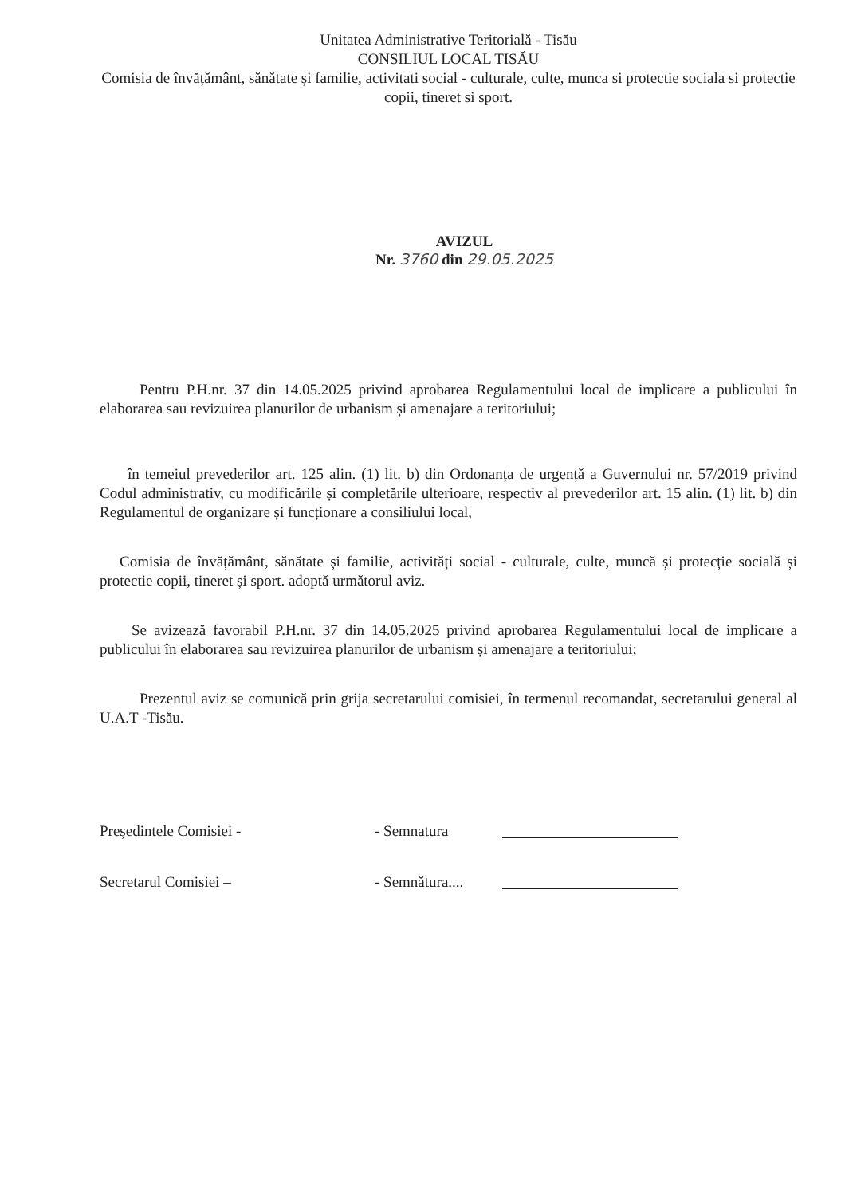Unitatea Administrative Teritorială - Tisău
CONSILIUL LOCAL TISĂU
Comisia de învățământ, sănătate și familie, activitati social - culturale, culte, munca si protectie sociala si protectie copii, tineret si sport.
AVIZUL
Nr. 3760 din 29.05.2025
Pentru P.H.nr. 37 din 14.05.2025 privind aprobarea Regulamentului local de implicare a publicului în elaborarea sau revizuirea planurilor de urbanism și amenajare a teritoriului;
în temeiul prevederilor art. 125 alin. (1) lit. b) din Ordonanța de urgență a Guvernului nr. 57/2019 privind Codul administrativ, cu modificările și completările ulterioare, respectiv al prevederilor art. 15 alin. (1) lit. b) din Regulamentul de organizare și funcționare a consiliului local,
Comisia de învățământ, sănătate și familie, activități social - culturale, culte, muncă și protecție socială și protectie copii, tineret și sport. adoptă următorul aviz.
Se avizează favorabil P.H.nr. 37 din 14.05.2025 privind aprobarea Regulamentului local de implicare a publicului în elaborarea sau revizuirea planurilor de urbanism și amenajare a teritoriului;
Prezentul aviz se comunică prin grija secretarului comisiei, în termenul recomandat, secretarului general al U.A.T -Tisău.
Președintele Comisiei - - Semnatura
Secretarul Comisiei – - Semnătura....